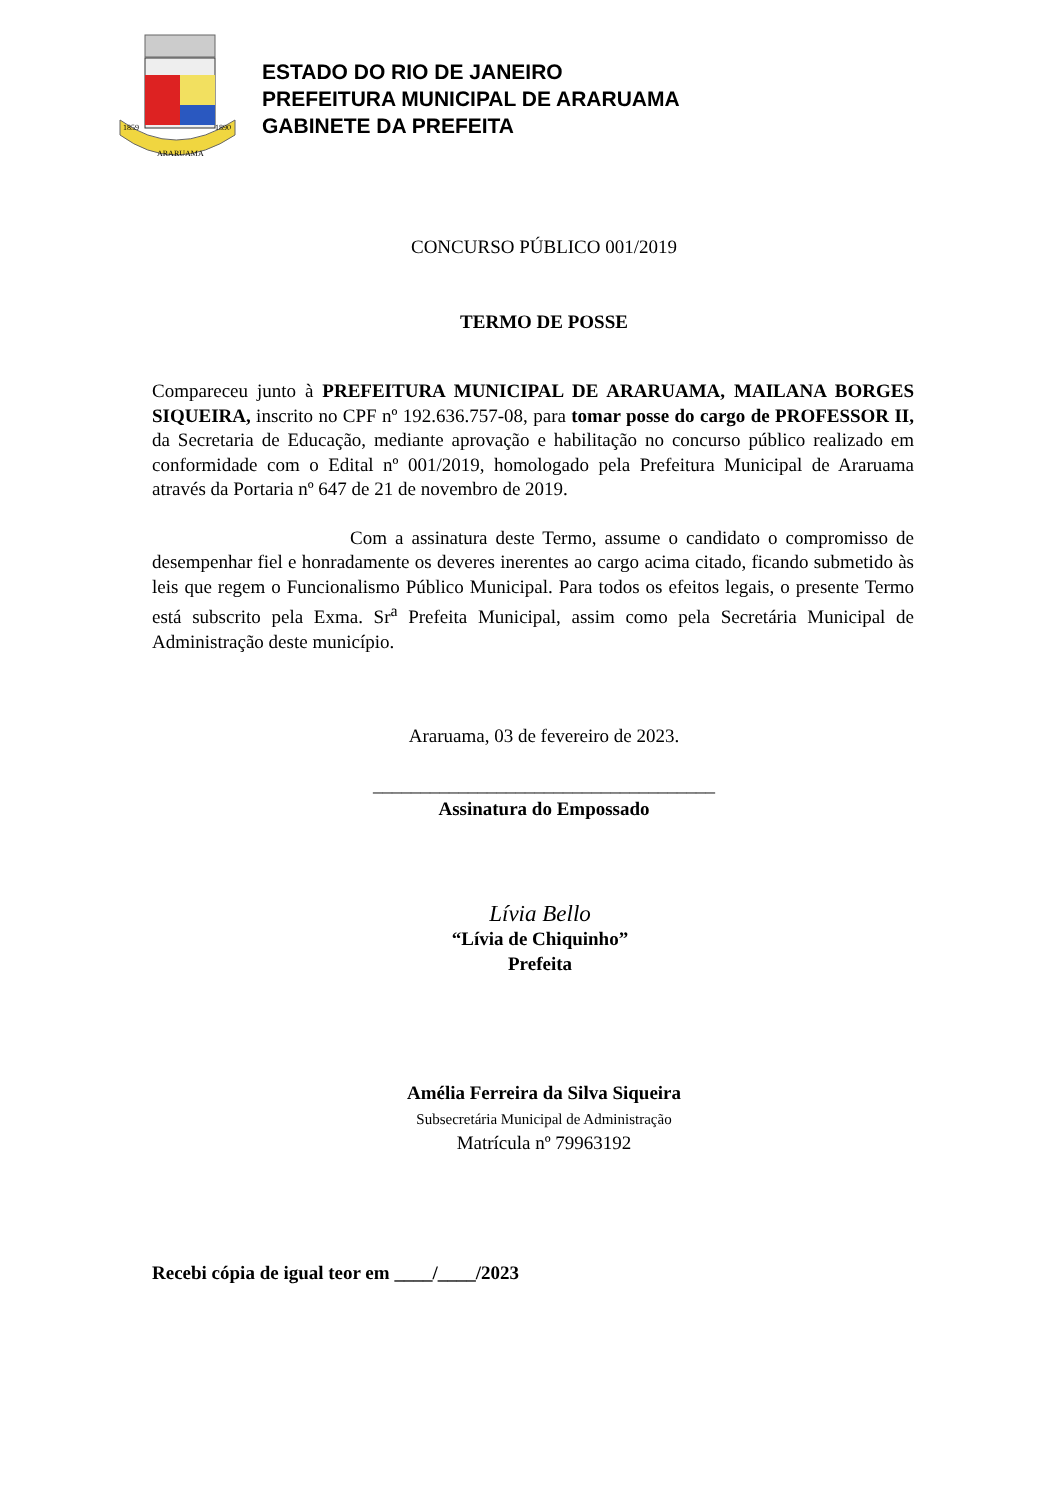1859
1890
ARARUAMA
ESTADO DO RIO DE JANEIRO
PREFEITURA MUNICIPAL DE ARARUAMA
GABINETE DA PREFEITA
CONCURSO PÚBLICO 001/2019
TERMO DE POSSE
Compareceu junto à PREFEITURA MUNICIPAL DE ARARUAMA, MAILANA BORGES SIQUEIRA, inscrito no CPF nº 192.636.757-08, para tomar posse do cargo de PROFESSOR II, da Secretaria de Educação, mediante aprovação e habilitação no concurso público realizado em conformidade com o Edital nº 001/2019, homologado pela Prefeitura Municipal de Araruama através da Portaria nº 647 de 21 de novembro de 2019.
Com a assinatura deste Termo, assume o candidato o compromisso de desempenhar fiel e honradamente os deveres inerentes ao cargo acima citado, ficando submetido às leis que regem o Funcionalismo Público Municipal. Para todos os efeitos legais, o presente Termo está subscrito pela Exma. Sr<sup>a</sup> Prefeita Municipal, assim como pela Secretária Municipal de Administração deste município.
Araruama, 03 de fevereiro de 2023.
____________________________________
Assinatura do Empossado
Lívia Bello
“Lívia de Chiquinho”
Prefeita
Amélia Ferreira da Silva Siqueira
Subsecretária Municipal de Administração
Matrícula nº 79963192
Recebi cópia de igual teor em ____/____/2023